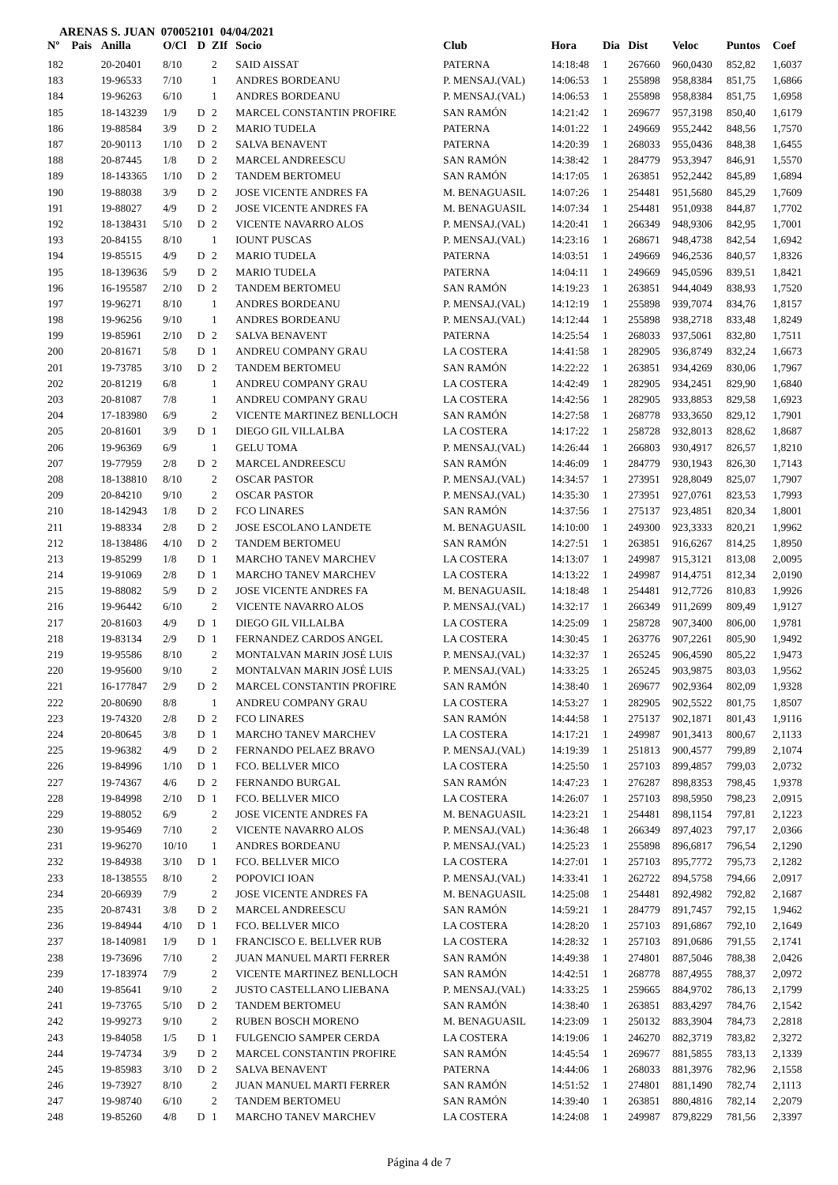ARENAS S. JUAN 070052101 04/04/2021
| Nº | Pais | Anilla | O/Cl | D | ZIf | Socio | Club | Hora | Dia | Dist | Veloc | Puntos | Coef |
| --- | --- | --- | --- | --- | --- | --- | --- | --- | --- | --- | --- | --- | --- |
| 182 | | 20-20401 | 8/10 | | 2 | SAID AISSAT | PATERNA | 14:18:48 | 1 | 267660 | 960,0430 | 852,82 | 1,6037 |
| 183 | | 19-96533 | 7/10 | | 1 | ANDRES BORDEANU | P. MENSAJ.(VAL) | 14:06:53 | 1 | 255898 | 958,8384 | 851,75 | 1,6866 |
| 184 | | 19-96263 | 6/10 | | 1 | ANDRES BORDEANU | P. MENSAJ.(VAL) | 14:06:53 | 1 | 255898 | 958,8384 | 851,75 | 1,6958 |
| 185 | | 18-143239 | 1/9 | D | 2 | MARCEL CONSTANTIN PROFIRE | SAN RAMÓN | 14:21:42 | 1 | 269677 | 957,3198 | 850,40 | 1,6179 |
| 186 | | 19-88584 | 3/9 | D | 2 | MARIO TUDELA | PATERNA | 14:01:22 | 1 | 249669 | 955,2442 | 848,56 | 1,7570 |
| 187 | | 20-90113 | 1/10 | D | 2 | SALVA BENAVENT | PATERNA | 14:20:39 | 1 | 268033 | 955,0436 | 848,38 | 1,6455 |
| 188 | | 20-87445 | 1/8 | D | 2 | MARCEL ANDREESCU | SAN RAMÓN | 14:38:42 | 1 | 284779 | 953,3947 | 846,91 | 1,5570 |
| 189 | | 18-143365 | 1/10 | D | 2 | TANDEM BERTOMEU | SAN RAMÓN | 14:17:05 | 1 | 263851 | 952,2442 | 845,89 | 1,6894 |
| 190 | | 19-88038 | 3/9 | D | 2 | JOSE VICENTE ANDRES FA | M. BENAGUASIL | 14:07:26 | 1 | 254481 | 951,5680 | 845,29 | 1,7609 |
| 191 | | 19-88027 | 4/9 | D | 2 | JOSE VICENTE ANDRES FA | M. BENAGUASIL | 14:07:34 | 1 | 254481 | 951,0938 | 844,87 | 1,7702 |
| 192 | | 18-138431 | 5/10 | D | 2 | VICENTE NAVARRO ALOS | P. MENSAJ.(VAL) | 14:20:41 | 1 | 266349 | 948,9306 | 842,95 | 1,7001 |
| 193 | | 20-84155 | 8/10 | | 1 | IOUNT PUSCAS | P. MENSAJ.(VAL) | 14:23:16 | 1 | 268671 | 948,4738 | 842,54 | 1,6942 |
| 194 | | 19-85515 | 4/9 | D | 2 | MARIO TUDELA | PATERNA | 14:03:51 | 1 | 249669 | 946,2536 | 840,57 | 1,8326 |
| 195 | | 18-139636 | 5/9 | D | 2 | MARIO TUDELA | PATERNA | 14:04:11 | 1 | 249669 | 945,0596 | 839,51 | 1,8421 |
| 196 | | 16-195587 | 2/10 | D | 2 | TANDEM BERTOMEU | SAN RAMÓN | 14:19:23 | 1 | 263851 | 944,4049 | 838,93 | 1,7520 |
| 197 | | 19-96271 | 8/10 | | 1 | ANDRES BORDEANU | P. MENSAJ.(VAL) | 14:12:19 | 1 | 255898 | 939,7074 | 834,76 | 1,8157 |
| 198 | | 19-96256 | 9/10 | | 1 | ANDRES BORDEANU | P. MENSAJ.(VAL) | 14:12:44 | 1 | 255898 | 938,2718 | 833,48 | 1,8249 |
| 199 | | 19-85961 | 2/10 | D | 2 | SALVA BENAVENT | PATERNA | 14:25:54 | 1 | 268033 | 937,5061 | 832,80 | 1,7511 |
| 200 | | 20-81671 | 5/8 | D | 1 | ANDREU COMPANY GRAU | LA COSTERA | 14:41:58 | 1 | 282905 | 936,8749 | 832,24 | 1,6673 |
| 201 | | 19-73785 | 3/10 | D | 2 | TANDEM BERTOMEU | SAN RAMÓN | 14:22:22 | 1 | 263851 | 934,4269 | 830,06 | 1,7967 |
| 202 | | 20-81219 | 6/8 | | 1 | ANDREU COMPANY GRAU | LA COSTERA | 14:42:49 | 1 | 282905 | 934,2451 | 829,90 | 1,6840 |
| 203 | | 20-81087 | 7/8 | | 1 | ANDREU COMPANY GRAU | LA COSTERA | 14:42:56 | 1 | 282905 | 933,8853 | 829,58 | 1,6923 |
| 204 | | 17-183980 | 6/9 | | 2 | VICENTE MARTINEZ BENLLOCH | SAN RAMÓN | 14:27:58 | 1 | 268778 | 933,3650 | 829,12 | 1,7901 |
| 205 | | 20-81601 | 3/9 | D | 1 | DIEGO GIL VILLALBA | LA COSTERA | 14:17:22 | 1 | 258728 | 932,8013 | 828,62 | 1,8687 |
| 206 | | 19-96369 | 6/9 | | 1 | GELU TOMA | P. MENSAJ.(VAL) | 14:26:44 | 1 | 266803 | 930,4917 | 826,57 | 1,8210 |
| 207 | | 19-77959 | 2/8 | D | 2 | MARCEL ANDREESCU | SAN RAMÓN | 14:46:09 | 1 | 284779 | 930,1943 | 826,30 | 1,7143 |
| 208 | | 18-138810 | 8/10 | | 2 | OSCAR PASTOR | P. MENSAJ.(VAL) | 14:34:57 | 1 | 273951 | 928,8049 | 825,07 | 1,7907 |
| 209 | | 20-84210 | 9/10 | | 2 | OSCAR PASTOR | P. MENSAJ.(VAL) | 14:35:30 | 1 | 273951 | 927,0761 | 823,53 | 1,7993 |
| 210 | | 18-142943 | 1/8 | D | 2 | FCO LINARES | SAN RAMÓN | 14:37:56 | 1 | 275137 | 923,4851 | 820,34 | 1,8001 |
| 211 | | 19-88334 | 2/8 | D | 2 | JOSE ESCOLANO LANDETE | M. BENAGUASIL | 14:10:00 | 1 | 249300 | 923,3333 | 820,21 | 1,9962 |
| 212 | | 18-138486 | 4/10 | D | 2 | TANDEM BERTOMEU | SAN RAMÓN | 14:27:51 | 1 | 263851 | 916,6267 | 814,25 | 1,8950 |
| 213 | | 19-85299 | 1/8 | D | 1 | MARCHO TANEV MARCHEV | LA COSTERA | 14:13:07 | 1 | 249987 | 915,3121 | 813,08 | 2,0095 |
| 214 | | 19-91069 | 2/8 | D | 1 | MARCHO TANEV MARCHEV | LA COSTERA | 14:13:22 | 1 | 249987 | 914,4751 | 812,34 | 2,0190 |
| 215 | | 19-88082 | 5/9 | D | 2 | JOSE VICENTE ANDRES FA | M. BENAGUASIL | 14:18:48 | 1 | 254481 | 912,7726 | 810,83 | 1,9926 |
| 216 | | 19-96442 | 6/10 | | 2 | VICENTE NAVARRO ALOS | P. MENSAJ.(VAL) | 14:32:17 | 1 | 266349 | 911,2699 | 809,49 | 1,9127 |
| 217 | | 20-81603 | 4/9 | D | 1 | DIEGO GIL VILLALBA | LA COSTERA | 14:25:09 | 1 | 258728 | 907,3400 | 806,00 | 1,9781 |
| 218 | | 19-83134 | 2/9 | D | 1 | FERNANDEZ CARDOS ANGEL | LA COSTERA | 14:30:45 | 1 | 263776 | 907,2261 | 805,90 | 1,9492 |
| 219 | | 19-95586 | 8/10 | | 2 | MONTALVAN MARIN JOSÉ LUIS | P. MENSAJ.(VAL) | 14:32:37 | 1 | 265245 | 906,4590 | 805,22 | 1,9473 |
| 220 | | 19-95600 | 9/10 | | 2 | MONTALVAN MARIN JOSÉ LUIS | P. MENSAJ.(VAL) | 14:33:25 | 1 | 265245 | 903,9875 | 803,03 | 1,9562 |
| 221 | | 16-177847 | 2/9 | D | 2 | MARCEL CONSTANTIN PROFIRE | SAN RAMÓN | 14:38:40 | 1 | 269677 | 902,9364 | 802,09 | 1,9328 |
| 222 | | 20-80690 | 8/8 | | 1 | ANDREU COMPANY GRAU | LA COSTERA | 14:53:27 | 1 | 282905 | 902,5522 | 801,75 | 1,8507 |
| 223 | | 19-74320 | 2/8 | D | 2 | FCO LINARES | SAN RAMÓN | 14:44:58 | 1 | 275137 | 902,1871 | 801,43 | 1,9116 |
| 224 | | 20-80645 | 3/8 | D | 1 | MARCHO TANEV MARCHEV | LA COSTERA | 14:17:21 | 1 | 249987 | 901,3413 | 800,67 | 2,1133 |
| 225 | | 19-96382 | 4/9 | D | 2 | FERNANDO PELAEZ BRAVO | P. MENSAJ.(VAL) | 14:19:39 | 1 | 251813 | 900,4577 | 799,89 | 2,1074 |
| 226 | | 19-84996 | 1/10 | D | 1 | FCO. BELLVER MICO | LA COSTERA | 14:25:50 | 1 | 257103 | 899,4857 | 799,03 | 2,0732 |
| 227 | | 19-74367 | 4/6 | D | 2 | FERNANDO BURGAL | SAN RAMÓN | 14:47:23 | 1 | 276287 | 898,8353 | 798,45 | 1,9378 |
| 228 | | 19-84998 | 2/10 | D | 1 | FCO. BELLVER MICO | LA COSTERA | 14:26:07 | 1 | 257103 | 898,5950 | 798,23 | 2,0915 |
| 229 | | 19-88052 | 6/9 | | 2 | JOSE VICENTE ANDRES FA | M. BENAGUASIL | 14:23:21 | 1 | 254481 | 898,1154 | 797,81 | 2,1223 |
| 230 | | 19-95469 | 7/10 | | 2 | VICENTE NAVARRO ALOS | P. MENSAJ.(VAL) | 14:36:48 | 1 | 266349 | 897,4023 | 797,17 | 2,0366 |
| 231 | | 19-96270 | 10/10 | | 1 | ANDRES BORDEANU | P. MENSAJ.(VAL) | 14:25:23 | 1 | 255898 | 896,6817 | 796,54 | 2,1290 |
| 232 | | 19-84938 | 3/10 | D | 1 | FCO. BELLVER MICO | LA COSTERA | 14:27:01 | 1 | 257103 | 895,7772 | 795,73 | 2,1282 |
| 233 | | 18-138555 | 8/10 | | 2 | POPOVICI IOAN | P. MENSAJ.(VAL) | 14:33:41 | 1 | 262722 | 894,5758 | 794,66 | 2,0917 |
| 234 | | 20-66939 | 7/9 | | 2 | JOSE VICENTE ANDRES FA | M. BENAGUASIL | 14:25:08 | 1 | 254481 | 892,4982 | 792,82 | 2,1687 |
| 235 | | 20-87431 | 3/8 | D | 2 | MARCEL ANDREESCU | SAN RAMÓN | 14:59:21 | 1 | 284779 | 891,7457 | 792,15 | 1,9462 |
| 236 | | 19-84944 | 4/10 | D | 1 | FCO. BELLVER MICO | LA COSTERA | 14:28:20 | 1 | 257103 | 891,6867 | 792,10 | 2,1649 |
| 237 | | 18-140981 | 1/9 | D | 1 | FRANCISCO E. BELLVER RUB | LA COSTERA | 14:28:32 | 1 | 257103 | 891,0686 | 791,55 | 2,1741 |
| 238 | | 19-73696 | 7/10 | | 2 | JUAN MANUEL MARTI FERRER | SAN RAMÓN | 14:49:38 | 1 | 274801 | 887,5046 | 788,38 | 2,0426 |
| 239 | | 17-183974 | 7/9 | | 2 | VICENTE MARTINEZ BENLLOCH | SAN RAMÓN | 14:42:51 | 1 | 268778 | 887,4955 | 788,37 | 2,0972 |
| 240 | | 19-85641 | 9/10 | | 2 | JUSTO CASTELLANO LIEBANA | P. MENSAJ.(VAL) | 14:33:25 | 1 | 259665 | 884,9702 | 786,13 | 2,1799 |
| 241 | | 19-73765 | 5/10 | D | 2 | TANDEM BERTOMEU | SAN RAMÓN | 14:38:40 | 1 | 263851 | 883,4297 | 784,76 | 2,1542 |
| 242 | | 19-99273 | 9/10 | | 2 | RUBEN BOSCH MORENO | M. BENAGUASIL | 14:23:09 | 1 | 250132 | 883,3904 | 784,73 | 2,2818 |
| 243 | | 19-84058 | 1/5 | D | 1 | FULGENCIO SAMPER CERDA | LA COSTERA | 14:19:06 | 1 | 246270 | 882,3719 | 783,82 | 2,3272 |
| 244 | | 19-74734 | 3/9 | D | 2 | MARCEL CONSTANTIN PROFIRE | SAN RAMÓN | 14:45:54 | 1 | 269677 | 881,5855 | 783,13 | 2,1339 |
| 245 | | 19-85983 | 3/10 | D | 2 | SALVA BENAVENT | PATERNA | 14:44:06 | 1 | 268033 | 881,3976 | 782,96 | 2,1558 |
| 246 | | 19-73927 | 8/10 | | 2 | JUAN MANUEL MARTI FERRER | SAN RAMÓN | 14:51:52 | 1 | 274801 | 881,1490 | 782,74 | 2,1113 |
| 247 | | 19-98740 | 6/10 | | 2 | TANDEM BERTOMEU | SAN RAMÓN | 14:39:40 | 1 | 263851 | 880,4816 | 782,14 | 2,2079 |
| 248 | | 19-85260 | 4/8 | D | 1 | MARCHO TANEV MARCHEV | LA COSTERA | 14:24:08 | 1 | 249987 | 879,8229 | 781,56 | 2,3397 |
Página 4 de 7